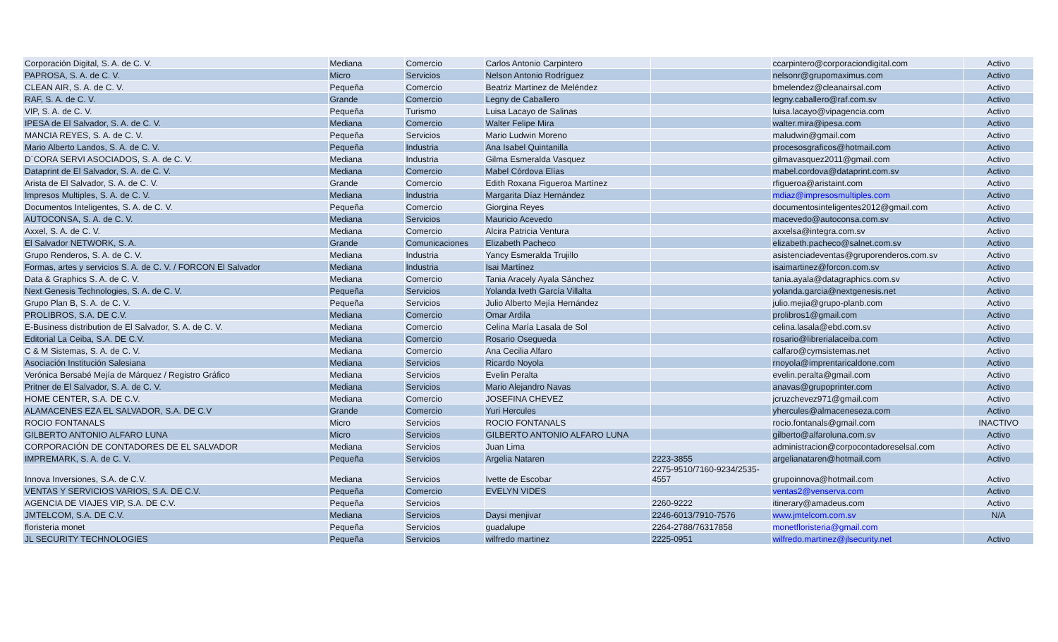| Corporación Digital, S. A. de C. V. | Mediana | Comercio | Carlos Antonio Carpintero | | ccarpintero@corporaciondigital.com | Activo |
| PAPROSA, S. A. de C. V. | Micro | Servicios | Nelson Antonio Rodríguez | | nelsonr@grupomaximus.com | Activo |
| CLEAN AIR, S. A. de C. V. | Pequeña | Comercio | Beatriz Martinez de Meléndez | | bmelendez@cleanairsal.com | Activo |
| RAF, S. A. de C. V. | Grande | Comercio | Legny de Caballero | | legny.caballero@raf.com.sv | Activo |
| VIP, S. A. de C. V. | Pequeña | Turismo | Luisa Lacayo de Salinas | | luisa.lacayo@vipagencia.com | Activo |
| IPESA de El Salvador, S. A. de C. V. | Mediana | Comercio | Walter Felipe Mira | | walter.mira@ipesa.com | Activo |
| MANCIA REYES, S. A. de C. V. | Pequeña | Servicios | Mario Ludwin Moreno | | maludwin@gmail.com | Activo |
| Mario Alberto Landos, S. A. de C. V. | Pequeña | Industria | Ana Isabel Quintanilla | | procesosgraficos@hotmail.com | Activo |
| D´CORA SERVI ASOCIADOS, S. A. de C. V. | Mediana | Industria | Gilma Esmeralda Vasquez | | gilmavasquez2011@gmail.com | Activo |
| Dataprint de El Salvador, S. A. de C. V. | Mediana | Comercio | Mabel Córdova Elías | | mabel.cordova@dataprint.com.sv | Activo |
| Arista de El Salvador, S. A. de C. V. | Grande | Comercio | Edith Roxana Figueroa Martínez | | rfigueroa@aristaint.com | Activo |
| Impresos Multiples, S. A. de C. V. | Mediana | Industria | Margarita Díaz Hernández | | mdiaz@impresosmultiples.com | Activo |
| Documentos Inteligentes, S. A. de C. V. | Pequeña | Comercio | Giorgina Reyes | | documentosinteligentes2012@gmail.com | Activo |
| AUTOCONSA, S. A. de C. V. | Mediana | Servicios | Mauricio Acevedo | | macevedo@autoconsa.com.sv | Activo |
| Axxel, S. A. de C. V. | Mediana | Comercio | Alcira Patricia Ventura | | axxelsa@integra.com.sv | Activo |
| El Salvador NETWORK, S. A. | Grande | Comunicaciones | Elizabeth Pacheco | | elizabeth.pacheco@salnet.com.sv | Activo |
| Grupo Renderos, S. A. de C. V. | Mediana | Industria | Yancy Esmeralda Trujillo | | asistenciadeventas@gruporenderos.com.sv | Activo |
| Formas, artes y servicios S. A. de C. V. / FORCON El Salvador | Mediana | Industria | Isai Martínez | | isaimartinez@forcon.com.sv | Activo |
| Data & Graphics S. A. de C. V. | Mediana | Comercio | Tania Aracely Ayala Sánchez | | tania.ayala@datagraphics.com.sv | Activo |
| Next Genesis Technologies, S. A. de C. V. | Pequeña | Servicios | Yolanda Iveth García Villalta | | yolanda.garcia@nextgenesis.net | Activo |
| Grupo Plan B, S. A. de C. V. | Pequeña | Servicios | Julio Alberto Mejía Hernández | | julio.mejia@grupo-planb.com | Activo |
| PROLIBROS, S.A. DE C.V. | Mediana | Comercio | Omar Ardila | | prolibros1@gmail.com | Activo |
| E-Business distribution de El Salvador, S. A. de C. V. | Mediana | Comercio | Celina María Lasala de Sol | | celina.lasala@ebd.com.sv | Activo |
| Editorial La Ceiba, S.A. DE C.V. | Mediana | Comercio | Rosario Osegueda | | rosario@librerialaceiba.com | Activo |
| C & M Sistemas, S. A. de C. V. | Mediana | Comercio | Ana Cecilia Alfaro | | calfaro@cymsistemas.net | Activo |
| Asociación Institución Salesiana | Mediana | Servicios | Ricardo Noyola | | rnoyola@imprentaricaldone.com | Activo |
| Verónica Bersabé Mejía de Márquez / Registro Gráfico | Mediana | Servicios | Evelin Peralta | | evelin.peralta@gmail.com | Activo |
| Pritner de El Salvador, S. A. de C. V. | Mediana | Servicios | Mario Alejandro Navas | | anavas@grupoprinter.com | Activo |
| HOME CENTER, S.A. DE C.V. | Mediana | Comercio | JOSEFINA CHEVEZ | | jcruzchevez971@gmail.com | Activo |
| ALAMACENES EZA EL SALVADOR, S.A. DE C.V | Grande | Comercio | Yuri Hercules | | yhercules@almaceneseza.com | Activo |
| ROCIO FONTANALS | Micro | Servicios | ROCIO FONTANALS | | rocio.fontanals@gmail.com | INACTIVO |
| GILBERTO ANTONIO ALFARO LUNA | Micro | Servicios | GILBERTO ANTONIO ALFARO LUNA | | gilberto@alfaroluna.com.sv | Activo |
| CORPORACIÓN DE CONTADORES DE EL SALVADOR | Mediana | Servicios | Juan Lima | | administracion@corpocontadoreselsal.com | Activo |
| IMPREMARK, S. A. de C. V. | Pequeña | Servicios | Argelia Nataren | 2223-3855 | argelianataren@hotmail.com | Activo |
| Innova Inversiones, S.A. de C.V. | Mediana | Servicios | Ivette de Escobar | 2275-9510/7160-9234/2535-4557 | grupoinnova@hotmail.com | Activo |
| VENTAS Y SERVICIOS VARIOS, S.A. DE C.V. | Pequeña | Comercio | EVELYN VIDES | | ventas2@venserva.com | Activo |
| AGENCIA DE VIAJES VIP, S.A. DE C.V. | Pequeña | Servicios | | 2260-9222 | itinerary@amadeus.com | Activo |
| JMTELCOM, S.A. DE C.V. | Mediana | Servicios | Daysi menjivar | 2246-6013/7910-7576 | www.jmtelcom.com.sv | N/A |
| floristeria monet | Pequeña | Servicios | guadalupe | 2264-2788/76317858 | monetfloristeria@gmail.com | |
| JL SECURITY TECHNOLOGIES | Pequeña | Servicios | wilfredo martinez | 2225-0951 | wilfredo.martinez@jlsecurity.net | Activo |